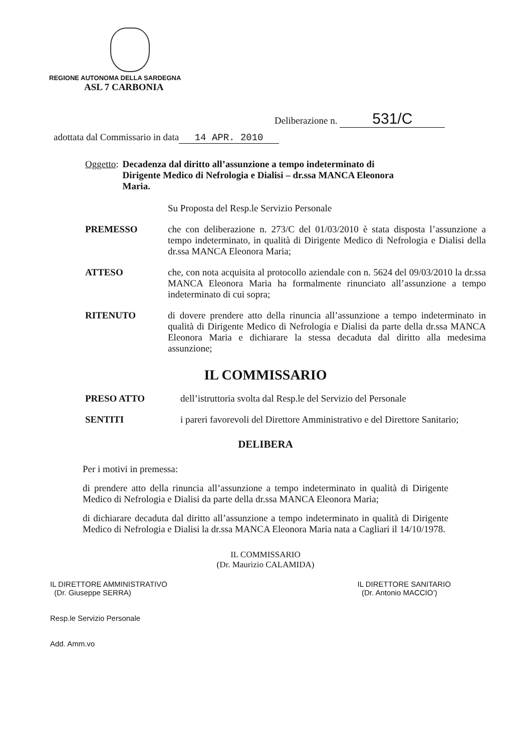REGIONE AUTONOMA DELLA SARDEGNA
ASL 7 CARBONIA
Deliberazione n. 531/C
adottata dal Commissario in data 14 APR. 2010
Oggetto: Decadenza dal diritto all’assunzione a tempo indeterminato di Dirigente Medico di Nefrologia e Dialisi – dr.ssa MANCA Eleonora Maria.
Su Proposta del Resp.le Servizio Personale
PREMESSO che con deliberazione n. 273/C del 01/03/2010 è stata disposta l’assunzione a tempo indeterminato, in qualità di Dirigente Medico di Nefrologia e Dialisi della dr.ssa MANCA Eleonora Maria;
ATTESO che, con nota acquisita al protocollo aziendale con n. 5624 del 09/03/2010 la dr.ssa MANCA Eleonora Maria ha formalmente rinunciato all’assunzione a tempo indeterminato di cui sopra;
RITENUTO di dovere prendere atto della rinuncia all’assunzione a tempo indeterminato in qualità di Dirigente Medico di Nefrologia e Dialisi da parte della dr.ssa MANCA Eleonora Maria e dichiarare la stessa decaduta dal diritto alla medesima assunzione;
IL COMMISSARIO
PRESO ATTO dell’istruttoria svolta dal Resp.le del Servizio del Personale
SENTITI i pareri favorevoli del Direttore Amministrativo e del Direttore Sanitario;
DELIBERA
Per i motivi in premessa:
di prendere atto della rinuncia all’assunzione a tempo indeterminato in qualità di Dirigente Medico di Nefrologia e Dialisi da parte della dr.ssa MANCA Eleonora Maria;
di dichiarare decaduta dal diritto all’assunzione a tempo indeterminato in qualità di Dirigente Medico di Nefrologia e Dialisi la dr.ssa MANCA Eleonora Maria nata a Cagliari il 14/10/1978.
IL COMMISSARIO
(Dr. Maurizio CALAMIDA)
IL DIRETTORE AMMINISTRATIVO
(Dr. Giuseppe SERRA)
Resp.le Servizio Personale
Add. Amm.vo
IL DIRETTORE SANITARIO
(Dr. Antonio MACCIO’)